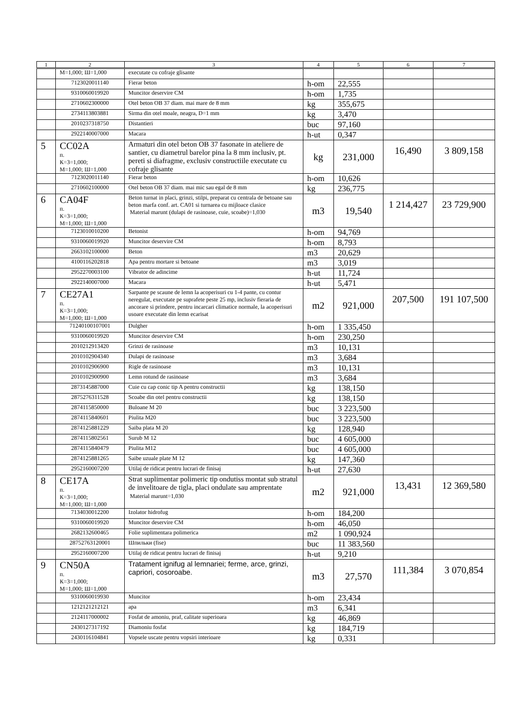| 1 | 2 | 3 | 4 | 5 | 6 | 7 |
| --- | --- | --- | --- | --- | --- | --- |
| | М=1,000; Ш=1,000 | executate cu cofraje glisante | | | | |
| | 7123020011140 | Fierar beton | h-om | 22,555 | | |
| | 9310060019920 | Muncitor deservire CM | h-om | 1,735 | | |
| | 2710602300000 | Otel beton OB 37 diam. mai mare de 8 mm | kg | 355,675 | | |
| | 2734113803881 | Sirma din otel moale, neagra, D=1 mm | kg | 3,470 | | |
| | 2010237318750 | Distantieri | buc | 97,160 | | |
| | 2922140007000 | Macara | h-ut | 0,347 | | |
| 5 | CC02A п. К=3=1,000; М=1,000; Ш=1,000 | Armaturi din otel beton OB 37 fasonate in ateliere de santier, cu diametrul barelor pina la 8 mm inclusiv, pt. pereti si diafragme, exclusiv constructiile executate cu cofraje glisante | kg | 231,000 | 16,490 | 3 809,158 |
| | 7123020011140 | Fierar beton | h-om | 10,626 | | |
| | 2710602100000 | Otel beton OB 37 diam. mai mic sau egal de 8 mm | kg | 236,775 | | |
| 6 | CA04F п. К=3=1,000; М=1,000; Ш=1,000 | Beton turnat in placi, grinzi, stilpi, preparat cu centrala de betoane sau beton marfa conf. art. CA01 si turnarea cu mijloace clasice Material marunt (dulapi de rasinoase, cuie, scoabe)=1,030 | m3 | 19,540 | 1 214,427 | 23 729,900 |
| | 7123010010200 | Betonist | h-om | 94,769 | | |
| | 9310060019920 | Muncitor deservire CM | h-om | 8,793 | | |
| | 2663102100000 | Beton | m3 | 20,629 | | |
| | 4100116202818 | Apa pentru mortare si betoane | m3 | 3,019 | | |
| | 2952270003100 | Vibrator de adincime | h-ut | 11,724 | | |
| | 2922140007000 | Macara | h-ut | 5,471 | | |
| 7 | CE27A1 п. К=3=1,000; М=1,000; Ш=1,000 | Sarpante pe scaune de lemn la acoperisuri cu 1-4 pante, cu contur neregulat, executate pe suprafete peste 25 mp, inclusiv fieraria de ancorare si prindere, pentru incarcari climatice normale, la acoperisuri usoare executate din lemn ecarisat | m2 | 921,000 | 207,500 | 191 107,500 |
| | 71240100107001 | Dulgher | h-om | 1 335,450 | | |
| | 9310060019920 | Muncitor deservire CM | h-om | 230,250 | | |
| | 2010212913420 | Grinzi de rasinoase | m3 | 10,131 | | |
| | 2010102904340 | Dulapi de rasinoase | m3 | 3,684 | | |
| | 2010102906900 | Rigle de rasinoase | m3 | 10,131 | | |
| | 2010102900900 | Lemn rotund de rasinoase | m3 | 3,684 | | |
| | 2873145887000 | Cuie cu cap conic tip A pentru constructii | kg | 138,150 | | |
| | 2875276311528 | Scoabe din otel pentru constructii | kg | 138,150 | | |
| | 2874115850000 | Buloane M 20 | buc | 3 223,500 | | |
| | 2874115840601 | Piulita M20 | buc | 3 223,500 | | |
| | 2874125881229 | Saiba plata M 20 | kg | 128,940 | | |
| | 2874115802561 | Surub M 12 | buc | 4 605,000 | | |
| | 2874115840479 | Piulita M12 | buc | 4 605,000 | | |
| | 2874125881265 | Saibe uzuale plate M 12 | kg | 147,360 | | |
| | 2952160007200 | Utilaj de ridicat pentru lucrari de finisaj | h-ut | 27,630 | | |
| 8 | CE17A п. К=3=1,000; М=1,000; Ш=1,000 | Strat suplimentar polimeric tip ondutiss montat sub stratul de invelitoare de tigla, placi ondulate sau amprentate Material marunt=1,030 | m2 | 921,000 | 13,431 | 12 369,580 |
| | 7134030012200 | Izolator hidrofug | h-om | 184,200 | | |
| | 9310060019920 | Muncitor deservire CM | h-om | 46,050 | | |
| | 2682132600465 | Folie suplimentara polimerica | m2 | 1 090,924 | | |
| | 28752763120001 | Шпильки (fise) | buc | 11 383,560 | | |
| | 2952160007200 | Utilaj de ridicat pentru lucrari de finisaj | h-ut | 9,210 | | |
| 9 | CN50A п. К=3=1,000; М=1,000; Ш=1,000 | Tratament ignifug al lemnariei; ferme, arce, grinzi, capriori, cosoroabe. | m3 | 27,570 | 111,384 | 3 070,854 |
| | 9310060019930 | Muncitor | h-om | 23,434 | | |
| | 1212121212121 | apa | m3 | 6,341 | | |
| | 2124117000002 | Fosfat de amoniu, praf, calitate superioara | kg | 46,869 | | |
| | 2430127317192 | Diamoniu fosfat | kg | 184,719 | | |
| | 2430116104841 | Vopsele uscate pentru vopsiri interioare | kg | 0,331 | | |